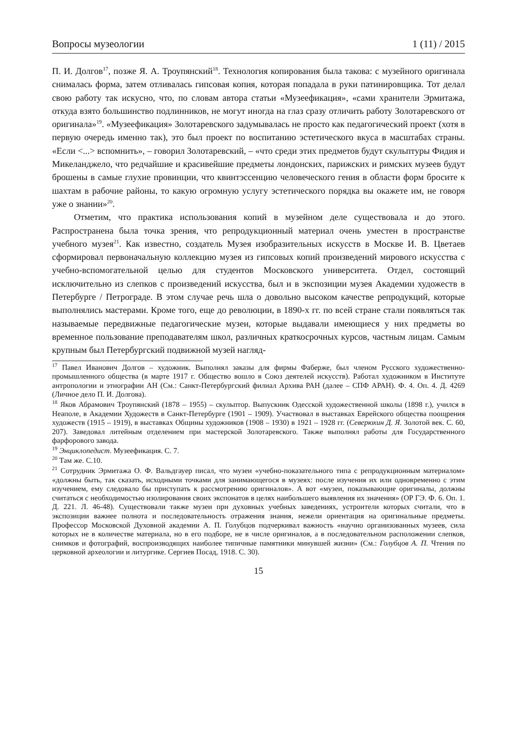Вопросы музеологии 1 (11) / 2015
П. И. Долгов<sup>17</sup>, позже Я. А. Троупянский<sup>18</sup>. Технология копирования была такова: с музейного оригинала снималась форма, затем отливалась гипсовая копия, которая попадала в руки патинировщика. Тот делал свою работу так искусно, что, по словам автора статьи «Музеефикация», «сами хранители Эрмитажа, откуда взято большинство подлинников, не могут иногда на глаз сразу отличить работу Золотаревского от оригинала»<sup>19</sup>. «Музеефикация» Золотаревского задумывалась не просто как педагогический проект (хотя в первую очередь именно так), это был проект по воспитанию эстетического вкуса в масштабах страны. «Если <...> вспомнить», – говорил Золотаревский, – «что среди этих предметов будут скульптуры Фидия и Микеланджело, что редчайшие и красивейшие предметы лондонских, парижских и римских музеев будут брошены в самые глухие провинции, что квинтэссенцию человеческого гения в области форм бросите к шахтам в рабочие районы, то какую огромную услугу эстетического порядка вы окажете им, не говоря уже о знании»<sup>20</sup>.
Отметим, что практика использования копий в музейном деле существовала и до этого. Распространена была точка зрения, что репродукционный материал очень уместен в пространстве учебного музея<sup>21</sup>. Как известно, создатель Музея изобразительных искусств в Москве И. В. Цветаев сформировал первоначальную коллекцию музея из гипсовых копий произведений мирового искусства с учебно-вспомогательной целью для студентов Московского университета. Отдел, состоящий исключительно из слепков с произведений искусства, был и в экспозиции музея Академии художеств в Петербурге / Петрограде. В этом случае речь шла о довольно высоком качестве репродукций, которые выполнялись мастерами. Кроме того, еще до революции, в 1890-х гг. по всей стране стали появляться так называемые передвижные педагогические музеи, которые выдавали имеющиеся у них предметы во временное пользование преподавателям школ, различных краткосрочных курсов, частным лицам. Самым крупным был Петербургский подвижной музей нагляд-
<sup>17</sup> Павел Иванович Долгов – художник. Выполнял заказы для фирмы Фаберже, был членом Русского художественно-промышленного общества (в марте 1917 г. Общество вошло в Союз деятелей искусств). Работал художником в Институте антропологии и этнографии АН (См.: Санкт-Петербургский филиал Архива РАН (далее – СПФ АРАН). Ф. 4. Оп. 4. Д. 4269 (Личное дело П. И. Долгова).
<sup>18</sup> Яков Абрамович Троупянский (1878 – 1955) – скульптор. Выпускник Одесской художественной школы (1898 г.), учился в Неаполе, в Академии Художеств в Санкт-Петербурге (1901 – 1909). Участвовал в выставках Еврейского общества поощрения художеств (1915 – 1919), в выставках Общины художников (1908 – 1930) в 1921 – 1928 гг. (Северюхин Д. Я. Золотой век. С. 60, 207). Заведовал литейным отделением при мастерской Золотаревского. Также выполнял работы для Государственного фарфорового завода.
<sup>19</sup> Энциклопедист. Музеефикация. С. 7.
<sup>20</sup> Там же. С.10.
<sup>21</sup> Сотрудник Эрмитажа О. Ф. Вальдгауер писал, что музеи «учебно-показательного типа с репродукционным материалом» «должны быть, так сказать, исходными точками для занимающегося в музеях: после изучения их или одновременно с этим изучением, ему следовало бы приступать к рассмотрению оригиналов». А вот «музеи, показывающие оригиналы, должны считаться с необходимостью изолирования своих экспонатов в целях наибольшего выявления их значения» (ОР ГЭ. Ф. 6. Оп. 1. Д. 221. Л. 46-48). Существовали также музеи при духовных учебных заведениях, устроители которых считали, что в экспозиции важнее полнота и последовательность отражения знания, нежели ориентация на оригинальные предметы. Профессор Московской Духовной академии А. П. Голубцов подчеркивал важность «научно организованных музеев, сила которых не в количестве материала, но в его подборе, не в числе оригиналов, а в последовательном расположении слепков, снимков и фотографий, воспроизводящих наиболее типичные памятники минувшей жизни» (См.: Голубцов А. П. Чтения по церковной археологии и литургике. Сергиев Посад, 1918. С. 30).
15